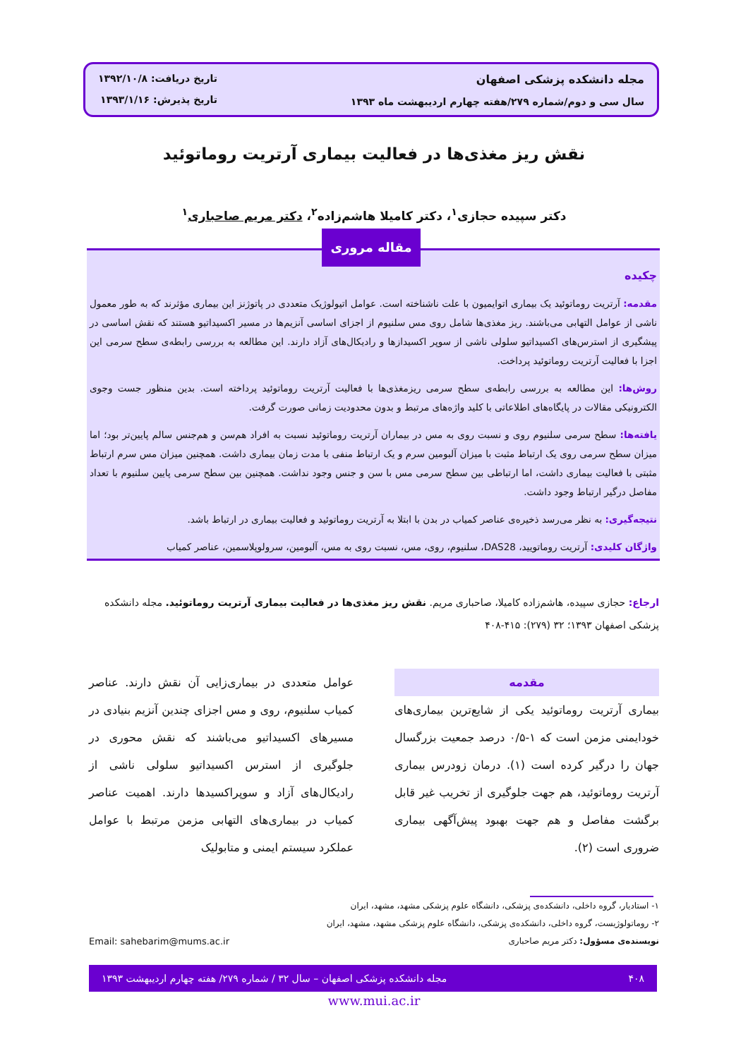مجله دانشکده پزشکی اصفهان
سال سی و دوم/شماره ۲۷۹/هفته چهارم اردیبهشت ماه ۱۳۹۳
تاریخ دریافت: ۱۳۹۲/۱۰/۸
تاریخ پذیرش: ۱۳۹۳/۱/۱۶
نقش ریز مغذی‌ها در فعالیت بیماری آرتریت روماتوئید
دکتر سپیده حجازی<sup>۱</sup>، دکتر کامیلا هاشم‌زاده<sup>۲</sup>، دکتر مریم صاحباری<sup>۱</sup>
چکیده
مقدمه: آرتریت روماتوئید یک بیماری اتوایمیون با علت ناشناخته است. عوامل اتیولوژیک متعددی در پاتوژنز این بیماری مؤثرند که به طور معمول ناشی از عوامل التهابی می‌باشند. ریز مغذی‌ها شامل روی مس سلنیوم از اجزای اساسی آنزیم‌ها در مسیر اکسیداتیو هستند که نقش اساسی در پیشگیری از استرس‌های اکسیداتیو سلولی ناشی از سوپر اکسیدازها و رادیکال‌های آزاد دارند. این مطالعه به بررسی رابطه‌ی سطح سرمی این اجزا با فعالیت آرتریت روماتوئید پرداخت.
روش‌ها: این مطالعه به بررسی رابطه‌ی سطح سرمی ریزمغذی‌ها با فعالیت آرتریت روماتوئید پرداخته است. بدین منظور جست وجوی الکترونیکی مقالات در پایگاه‌های اطلاعاتی با کلید واژه‌های مرتبط و بدون محدودیت زمانی صورت گرفت.
یافته‌ها: سطح سرمی سلنیوم روی و نسبت روی به مس در بیماران آرتریت روماتوئید نسبت به افراد هم‌سن و هم‌جنس سالم پایین‌تر بود؛ اما میزان سطح سرمی روی یک ارتباط مثبت با میزان آلبومین سرم و یک ارتباط منفی با مدت زمان بیماری داشت. همچنین میزان مس سرم ارتباط مثبتی با فعالیت بیماری داشت، اما ارتباطی بین سطح سرمی مس با سن و جنس وجود نداشت. همچنین بین سطح سرمی پایین سلنیوم با تعداد مفاصل درگیر ارتباط وجود داشت.
نتیجه‌گیری: به نظر می‌رسد ذخیره‌ی عناصر کمیاب در بدن با ابتلا به آرتریت روماتوئید و فعالیت بیماری در ارتباط باشد.
واژگان کلیدی: آرتریت روماتویید، DAS28، سلنیوم، روی، مس، نسبت روی به مس، آلبومین، سرولوپلاسمین، عناصر کمیاب
مقاله مروری
ارجاع: حجازی سپیده، هاشم‌زاده کامیلا، صاحباری مریم. نقش ریز مغذی‌ها در فعالیت بیماری آرتریت روماتوئید. مجله دانشکده پزشکی اصفهان ۱۳۹۳؛ ۳۲ (۲۷۹): ۴۱۵-۴۰۸
مقدمه
بیماری آرتریت روماتوئید یکی از شایع‌ترین بیماری‌های خودایمنی مزمن است که ۱-۰/۵ درصد جمعیت بزرگسال جهان را درگیر کرده است (۱). درمان زودرس بیماری آرتریت روماتوئید، هم جهت جلوگیری از تخریب غیر قابل برگشت مفاصل و هم جهت بهبود پیش‌آگهی بیماری ضروری است (۲).
عوامل متعددی در بیماری‌زایی آن نقش دارند. عناصر کمیاب سلنیوم، روی و مس اجزای چندین آنزیم بنیادی در مسیرهای اکسیداتیو می‌باشند که نقش محوری در جلوگیری از استرس اکسیداتیو سلولی ناشی از رادیکال‌های آزاد و سوپراکسیدها دارند. اهمیت عناصر کمیاب در بیماری‌های التهابی مزمن مرتبط با عوامل عملکرد سیستم ایمنی و متابولیک
۱- استادیار، گروه داخلی، دانشکده‌ی پزشکی، دانشگاه علوم پزشکی مشهد، مشهد، ایران
۲- روماتولوژیست، گروه داخلی، دانشکده‌ی پزشکی، دانشگاه علوم پزشکی مشهد، مشهد، ایران
نویسنده‌ی مسؤول: دکتر مریم صاحباری Email: sahebarim@mums.ac.ir
۴۰۸ مجله دانشکده پزشکی اصفهان – سال ۳۲ / شماره ۲۷۹/ هفته چهارم اردیبهشت ۱۳۹۳
www.mui.ac.ir